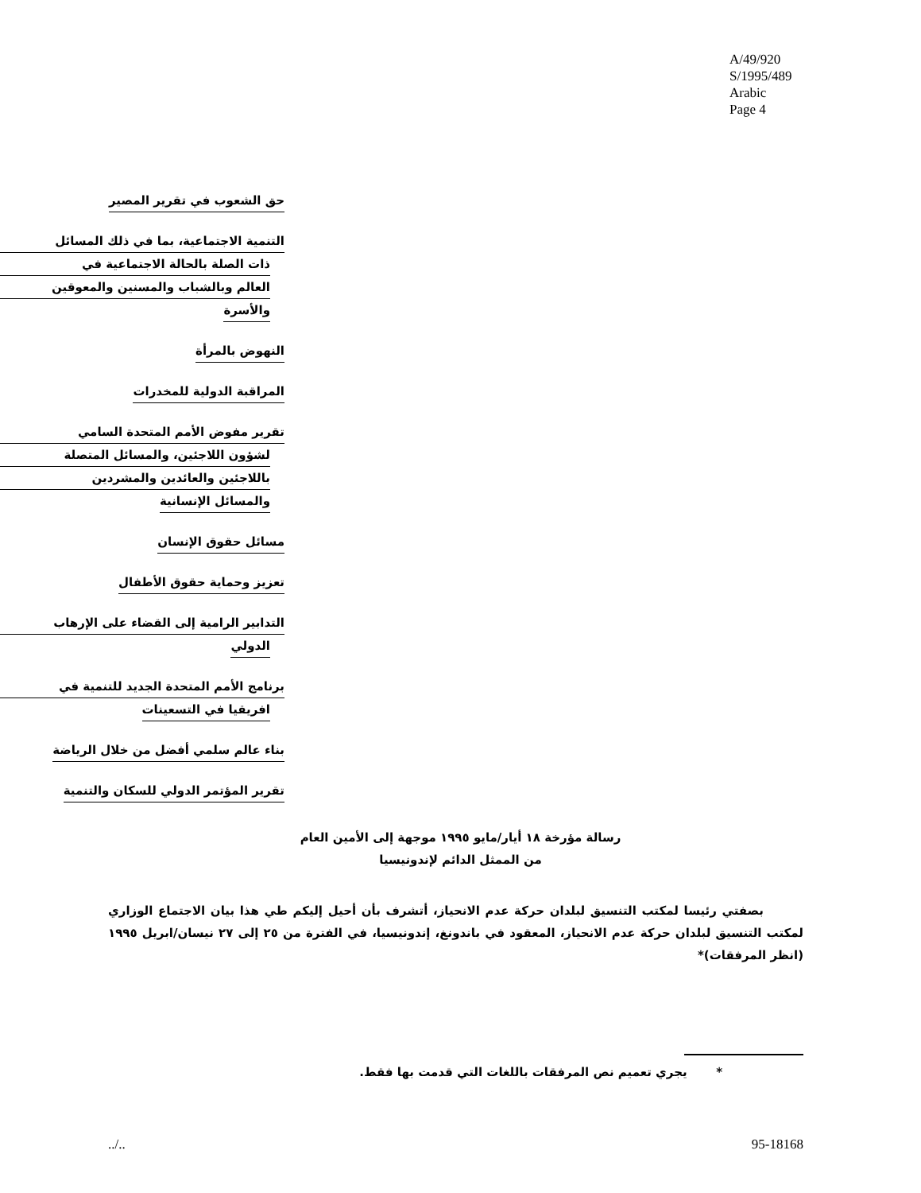A/49/920
S/1995/489
Arabic
Page 4
حق الشعوب في تقرير المصير
التنمية الاجتماعية، بما في ذلك المسائل
ذات الصلة بالحالة الاجتماعية في
العالم وبالشباب والمسنين والمعوقين
والأسرة
النهوض بالمرأة
المراقبة الدولية للمخدرات
تقرير مفوض الأمم المتحدة السامي
لشؤون اللاجئين، والمسائل المتصلة
باللاجئين والعائدين والمشردين
والمسائل الإنسانية
مسائل حقوق الإنسان
تعزيز وحماية حقوق الأطفال
التدابير الرامية إلى القضاء على الإرهاب
الدولي
برنامج الأمم المتحدة الجديد للتنمية في
افريقيا في التسعينات
بناء عالم سلمي أفضل من خلال الرياضة
تقرير المؤتمر الدولي للسكان والتنمية
رسالة مؤرخة ١٨ أيار/مايو ١٩٩٥ موجهة إلى الأمين العام
من الممثل الدائم لإندونيسيا
بصفتي رئيسا لمكتب التنسيق لبلدان حركة عدم الانحياز، أتشرف بأن أحيل إليكم طي هذا بيان الاجتماع الوزاري لمكتب التنسيق لبلدان حركة عدم الانحياز، المعقود في باندونغ، إندونيسيا، في الفترة من ٢٥ إلى ٢٧ نيسان/ابريل ١٩٩٥ (انظر المرفقات)*
* يجري تعميم نص المرفقات باللغات التي قدمت بها فقط.
../.. 95-18168